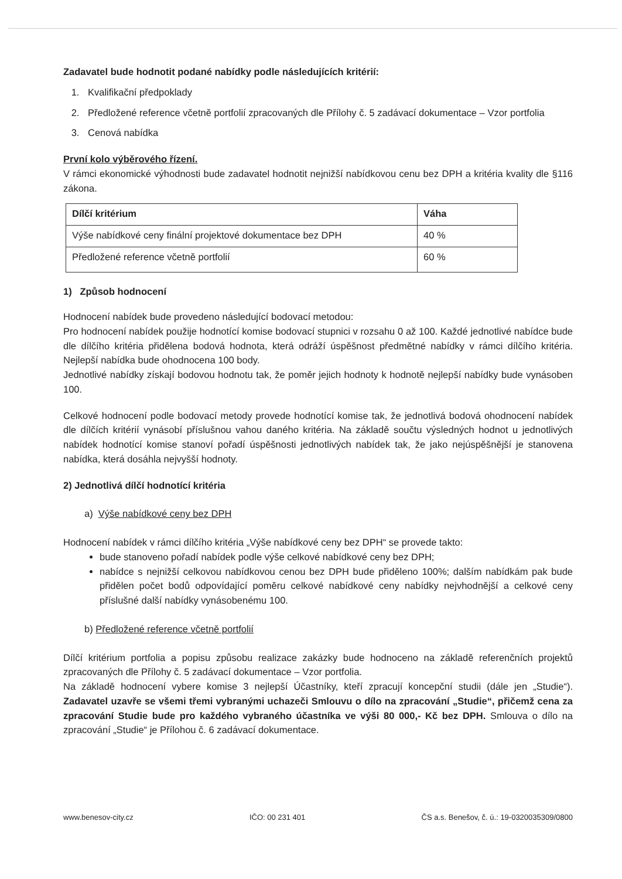Zadavatel bude hodnotit podané nabídky podle následujících kritérií:
1. Kvalifikační předpoklady
2. Předložené reference včetně portfolií zpracovaných dle Přílohy č. 5 zadávací dokumentace – Vzor portfolia
3. Cenová nabídka
První kolo výběrového řízení.
V rámci ekonomické výhodnosti bude zadavatel hodnotit nejnižší nabídkovou cenu bez DPH a kritéria kvality dle §116 zákona.
| Dílčí kritérium | Váha |
| --- | --- |
| Výše nabídkové ceny finální projektové dokumentace bez DPH | 40 % |
| Předložené reference včetně portfolií | 60 % |
1) Způsob hodnocení
Hodnocení nabídek bude provedeno následující bodovací metodou:
Pro hodnocení nabídek použije hodnotící komise bodovací stupnici v rozsahu 0 až 100. Každé jednotlivé nabídce bude dle dílčího kritéria přidělena bodová hodnota, která odráží úspěšnost předmětné nabídky v rámci dílčího kritéria. Nejlepší nabídka bude ohodnocena 100 body.
Jednotlivé nabídky získají bodovou hodnotu tak, že poměr jejich hodnoty k hodnotě nejlepší nabídky bude vynásoben 100.
Celkové hodnocení podle bodovací metody provede hodnotící komise tak, že jednotlivá bodová ohodnocení nabídek dle dílčích kritérií vynásobí příslušnou vahou daného kritéria. Na základě součtu výsledných hodnot u jednotlivých nabídek hodnotící komise stanoví pořadí úspěšnosti jednotlivých nabídek tak, že jako nejúspěšnější je stanovena nabídka, která dosáhla nejvyšší hodnoty.
2) Jednotlivá dílčí hodnotící kritéria
a) Výše nabídkové ceny bez DPH
Hodnocení nabídek v rámci dílčího kritéria „Výše nabídkové ceny bez DPH“ se provede takto:
bude stanoveno pořadí nabídek podle výše celkové nabídkové ceny bez DPH;
nabídce s nejnižší celkovou nabídkovou cenou bez DPH bude přiděleno 100%; dalším nabídkám pak bude přidělen počet bodů odpovídající poměru celkové nabídkové ceny nabídky nejvhodnější a celkové ceny příslušné další nabídky vynásobenému 100.
b) Předložené reference včetně portfolií
Dílčí kritérium portfolia a popisu způsobu realizace zakázky bude hodnoceno na základě referenčních projektů zpracovaných dle Přílohy č. 5 zadávací dokumentace – Vzor portfolia.
Na základě hodnocení vybere komise 3 nejlepší Účastníky, kteří zpracují koncepční studii (dále jen „Studie“). Zadavatel uzavře se všemi třemi vybranými uchazeči Smlouvu o dílo na zpracování „Studie“, přičemž cena za zpracování Studie bude pro každého vybraného účastníka ve výši 80 000,- Kč bez DPH. Smlouva o dílo na zpracování „Studie“ je Přílohou č. 6 zadávací dokumentace.
www.benesov-city.cz IČO: 00 231 401 ČS a.s. Benešov, č. ú.: 19-0320035309/0800